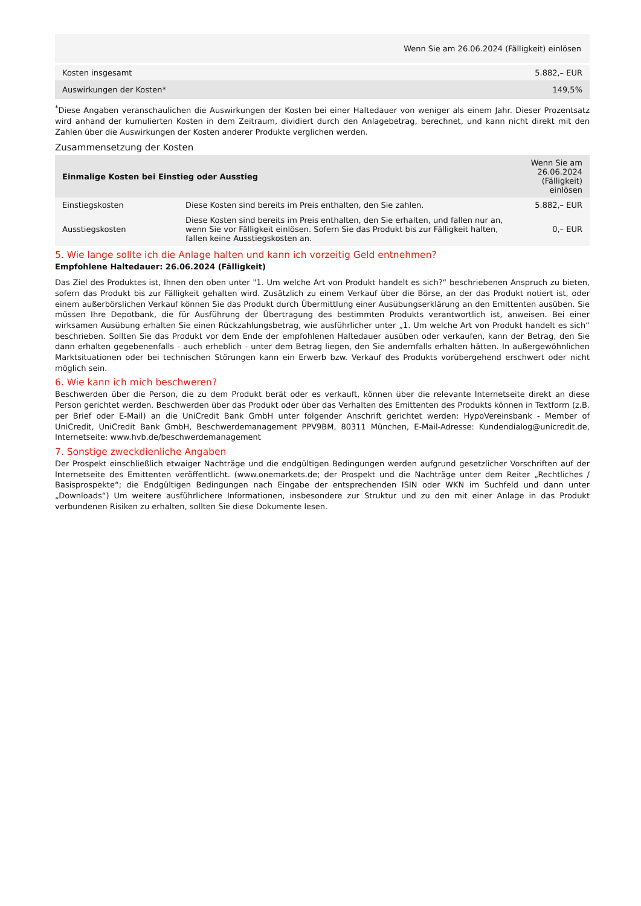| Wenn Sie am 26.06.2024 (Fälligkeit) einlösen | |
| --- | --- |
| Kosten insgesamt | 5.882,– EUR |
| Auswirkungen der Kosten* | 149,5% |
<sup>*</sup> Diese Angaben veranschaulichen die Auswirkungen der Kosten bei einer Haltedauer von weniger als einem Jahr. Dieser Prozentsatz wird anhand der kumulierten Kosten in dem Zeitraum, dividiert durch den Anlagebetrag, berechnet, und kann nicht direkt mit den Zahlen über die Auswirkungen der Kosten anderer Produkte verglichen werden.
Zusammensetzung der Kosten
| Einmalige Kosten bei Einstieg oder Ausstieg | | Wenn Sie am 26.06.2024 (Fälligkeit) einlösen |
| --- | --- | --- |
| Einstiegskosten | Diese Kosten sind bereits im Preis enthalten, den Sie zahlen. | 5.882,– EUR |
| Ausstiegskosten | Diese Kosten sind bereits im Preis enthalten, den Sie erhalten, und fallen nur an, wenn Sie vor Fälligkeit einlösen. Sofern Sie das Produkt bis zur Fälligkeit halten, fallen keine Ausstiegskosten an. | 0,– EUR |
5. Wie lange sollte ich die Anlage halten und kann ich vorzeitig Geld entnehmen?
Empfohlene Haltedauer: 26.06.2024 (Fälligkeit)
Das Ziel des Produktes ist, Ihnen den oben unter "1. Um welche Art von Produkt handelt es sich?“ beschriebenen Anspruch zu bieten, sofern das Produkt bis zur Fälligkeit gehalten wird. Zusätzlich zu einem Verkauf über die Börse, an der das Produkt notiert ist, oder einem außerbörslichen Verkauf können Sie das Produkt durch Übermittlung einer Ausübungserklärung an den Emittenten ausüben. Sie müssen Ihre Depotbank, die für Ausführung der Übertragung des bestimmten Produkts verantwortlich ist, anweisen. Bei einer wirksamen Ausübung erhalten Sie einen Rückzahlungsbetrag, wie ausführlicher unter „1. Um welche Art von Produkt handelt es sich“ beschrieben. Sollten Sie das Produkt vor dem Ende der empfohlenen Haltedauer ausüben oder verkaufen, kann der Betrag, den Sie dann erhalten gegebenenfalls - auch erheblich - unter dem Betrag liegen, den Sie andernfalls erhalten hätten. In außergewöhnlichen Marktsituationen oder bei technischen Störungen kann ein Erwerb bzw. Verkauf des Produkts vorübergehend erschwert oder nicht möglich sein.
6. Wie kann ich mich beschweren?
Beschwerden über die Person, die zu dem Produkt berät oder es verkauft, können über die relevante Internetseite direkt an diese Person gerichtet werden. Beschwerden über das Produkt oder über das Verhalten des Emittenten des Produkts können in Textform (z.B. per Brief oder E-Mail) an die UniCredit Bank GmbH unter folgender Anschrift gerichtet werden: HypoVereinsbank - Member of UniCredit, UniCredit Bank GmbH, Beschwerdemanagement PPV9BM, 80311 München, E-Mail-Adresse: Kundendialog@unicredit.de, Internetseite: www.hvb.de/beschwerdemanagement
7. Sonstige zweckdienliche Angaben
Der Prospekt einschließlich etwaiger Nachträge und die endgültigen Bedingungen werden aufgrund gesetzlicher Vorschriften auf der Internetseite des Emittenten veröffentlicht. (www.onemarkets.de; der Prospekt und die Nachträge unter dem Reiter „Rechtliches / Basisprospekte“; die Endgültigen Bedingungen nach Eingabe der entsprechenden ISIN oder WKN im Suchfeld und dann unter „Downloads“) Um weitere ausführlichere Informationen, insbesondere zur Struktur und zu den mit einer Anlage in das Produkt verbundenen Risiken zu erhalten, sollten Sie diese Dokumente lesen.